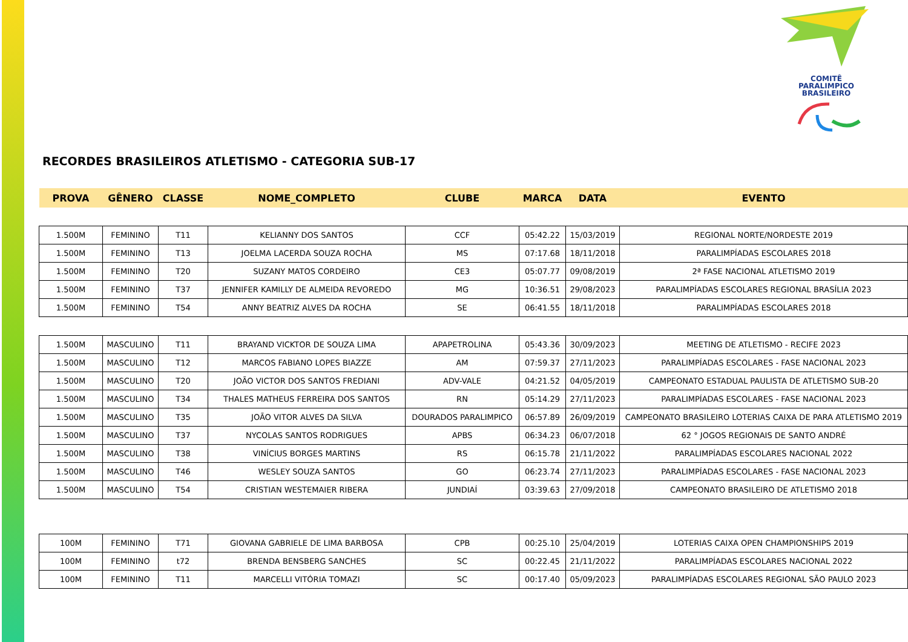COMITÊ
PARALIMPICO
BRASILEIRO
RECORDES BRASILEIROS ATLETISMO - CATEGORIA SUB-17
| PROVA | GÊNERO | CLASSE | NOME_COMPLETO | CLUBE | MARCA | DATA | EVENTO |
| --- | --- | --- | --- | --- | --- | --- | --- |
| 1.500M | FEMININO | T11 | KELIANNY DOS SANTOS | CCF | 05:42.22 | 15/03/2019 | REGIONAL NORTE/NORDESTE 2019 |
| 1.500M | FEMININO | T13 | JOELMA LACERDA SOUZA ROCHA | MS | 07:17.68 | 18/11/2018 | PARALIMPÍADAS ESCOLARES 2018 |
| 1.500M | FEMININO | T20 | SUZANY MATOS CORDEIRO | CE3 | 05:07.77 | 09/08/2019 | 2ª FASE NACIONAL ATLETISMO 2019 |
| 1.500M | FEMININO | T37 | JENNIFER KAMILLY DE ALMEIDA REVOREDO | MG | 10:36.51 | 29/08/2023 | PARALIMPÍADAS ESCOLARES REGIONAL BRASÍLIA 2023 |
| 1.500M | FEMININO | T54 | ANNY BEATRIZ ALVES DA ROCHA | SE | 06:41.55 | 18/11/2018 | PARALIMPÍADAS ESCOLARES 2018 |
| 1.500M | MASCULINO | T11 | BRAYAND VICKTOR DE SOUZA LIMA | APAPETROLINA | 05:43.36 | 30/09/2023 | MEETING DE ATLETISMO - RECIFE 2023 |
| 1.500M | MASCULINO | T12 | MARCOS FABIANO LOPES BIAZZE | AM | 07:59.37 | 27/11/2023 | PARALIMPÍADAS ESCOLARES - FASE NACIONAL 2023 |
| 1.500M | MASCULINO | T20 | JOÃO VICTOR DOS SANTOS FREDIANI | ADV-VALE | 04:21.52 | 04/05/2019 | CAMPEONATO ESTADUAL PAULISTA DE ATLETISMO SUB-20 |
| 1.500M | MASCULINO | T34 | THALES MATHEUS FERREIRA DOS SANTOS | RN | 05:14.29 | 27/11/2023 | PARALIMPÍADAS ESCOLARES - FASE NACIONAL 2023 |
| 1.500M | MASCULINO | T35 | JOÃO VITOR ALVES DA SILVA | DOURADOS PARALIMPICO | 06:57.89 | 26/09/2019 | CAMPEONATO BRASILEIRO LOTERIAS CAIXA DE PARA ATLETISMO 2019 |
| 1.500M | MASCULINO | T37 | NYCOLAS SANTOS RODRIGUES | APBS | 06:34.23 | 06/07/2018 | 62 ° JOGOS REGIONAIS DE SANTO ANDRÉ |
| 1.500M | MASCULINO | T38 | VINÍCIUS BORGES MARTINS | RS | 06:15.78 | 21/11/2022 | PARALIMPÍADAS ESCOLARES NACIONAL 2022 |
| 1.500M | MASCULINO | T46 | WESLEY SOUZA SANTOS | GO | 06:23.74 | 27/11/2023 | PARALIMPÍADAS ESCOLARES - FASE NACIONAL 2023 |
| 1.500M | MASCULINO | T54 | CRISTIAN WESTEMAIER RIBERA | JUNDIAÍ | 03:39.63 | 27/09/2018 | CAMPEONATO BRASILEIRO DE ATLETISMO 2018 |
| 100M | FEMININO | T71 | GIOVANA GABRIELE DE LIMA BARBOSA | CPB | 00:25.10 | 25/04/2019 | LOTERIAS CAIXA OPEN CHAMPIONSHIPS 2019 |
| 100M | FEMININO | t72 | BRENDA BENSBERG SANCHES | SC | 00:22.45 | 21/11/2022 | PARALIMPÍADAS ESCOLARES NACIONAL 2022 |
| 100M | FEMININO | T11 | MARCELLI VITÓRIA TOMAZI | SC | 00:17.40 | 05/09/2023 | PARALIMPÍADAS ESCOLARES REGIONAL SÃO PAULO 2023 |